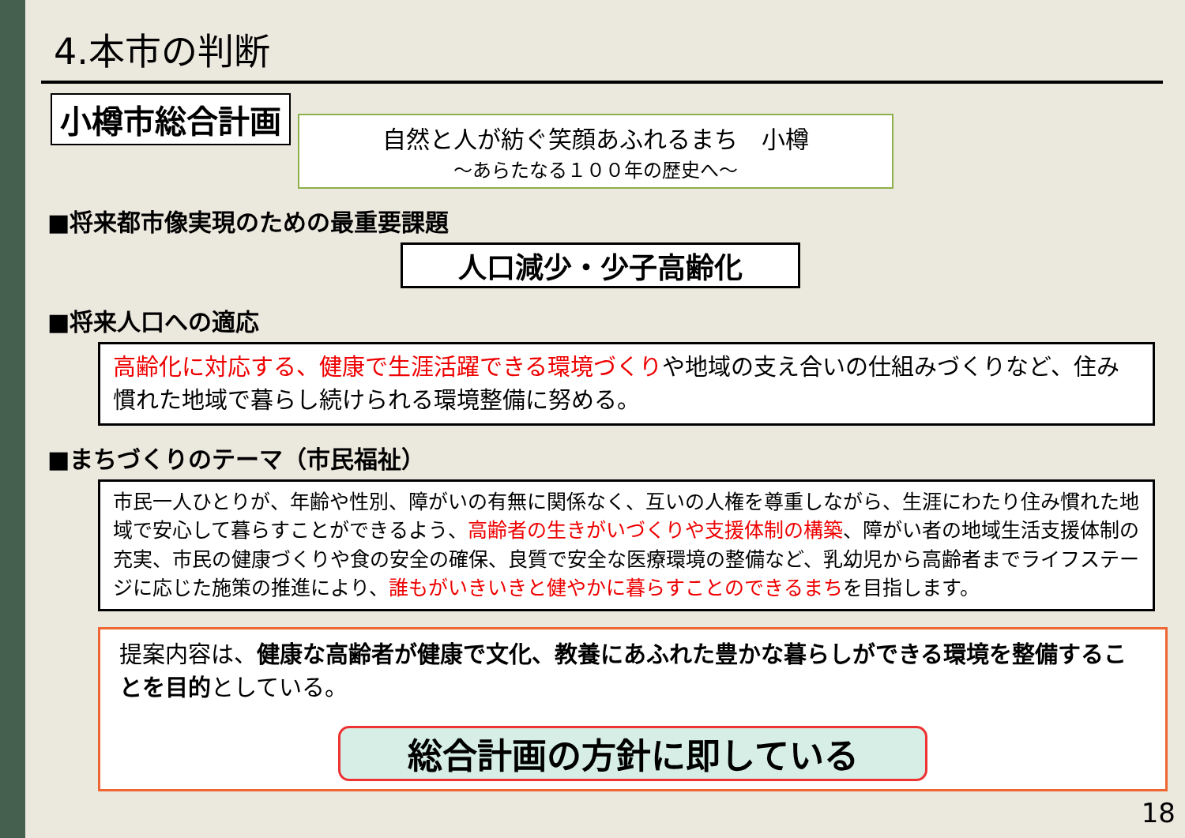4.本市の判断
小樽市総合計画
自然と人が紡ぐ笑顔あふれるまち　小樽
～あらたなる１００年の歴史へ～
■将来都市像実現のための最重要課題
人口減少・少子高齢化
■将来人口への適応
高齢化に対応する、健康で生涯活躍できる環境づくりや地域の支え合いの仕組みづくりなど、住み慣れた地域で暮らし続けられる環境整備に努める。
■まちづくりのテーマ（市民福祉）
市民一人ひとりが、年齢や性別、障がいの有無に関係なく、互いの人権を尊重しながら、生涯にわたり住み慣れた地域で安心して暮らすことができるよう、高齢者の生きがいづくりや支援体制の構築、障がい者の地域生活支援体制の充実、市民の健康づくりや食の安全の確保、良質で安全な医療環境の整備など、乳幼児から高齢者までライフステージに応じた施策の推進により、誰もがいきいきと健やかに暮らすことのできるまちを目指します。
提案内容は、健康な高齢者が健康で文化、教養にあふれた豊かな暮らしができる環境を整備することを目的としている。
総合計画の方針に即している
18